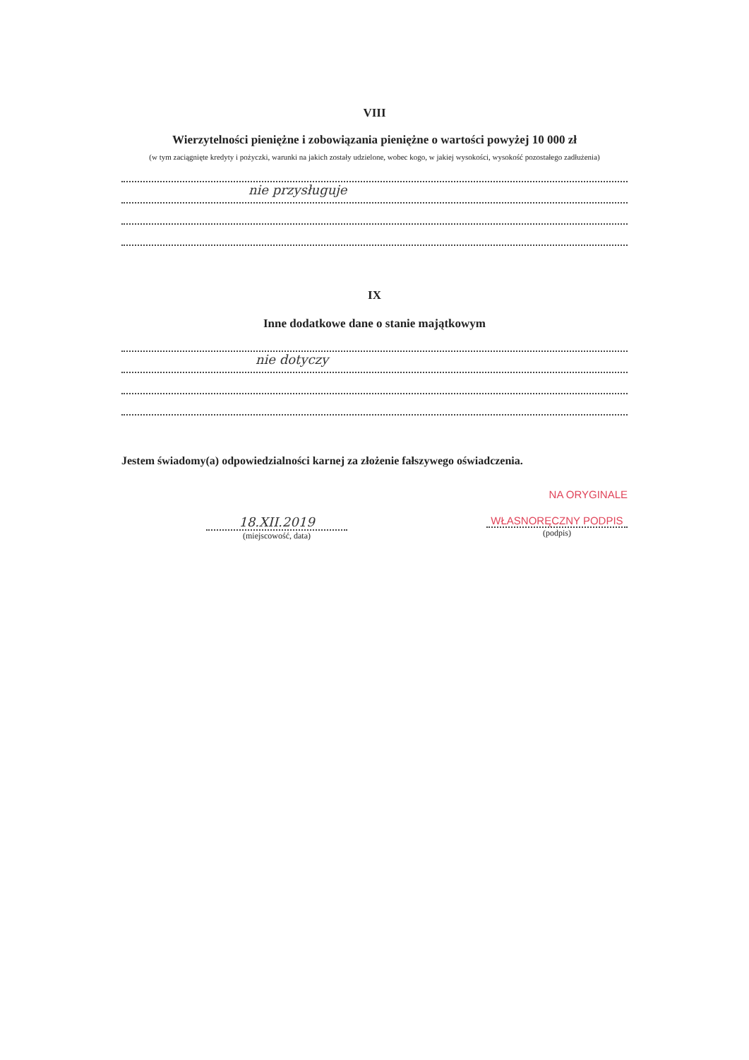VIII
Wierzytelności pieniężne i zobowiązania pieniężne o wartości powyżej 10 000 zł
(w tym zaciągnięte kredyty i pożyczki, warunki na jakich zostały udzielone, wobec kogo, w jakiej wysokości, wysokość pozostałego zadłużenia)
nie przysługuje
IX
Inne dodatkowe dane o stanie majątkowym
nie dotyczy
Jestem świadomy(a) odpowiedzialności karnej za złożenie fałszywego oświadczenia.
NA ORYGINALE
18.XII.2019
(miejscowość, data)
WŁASNORĘCZNY PODPIS
(podpis)